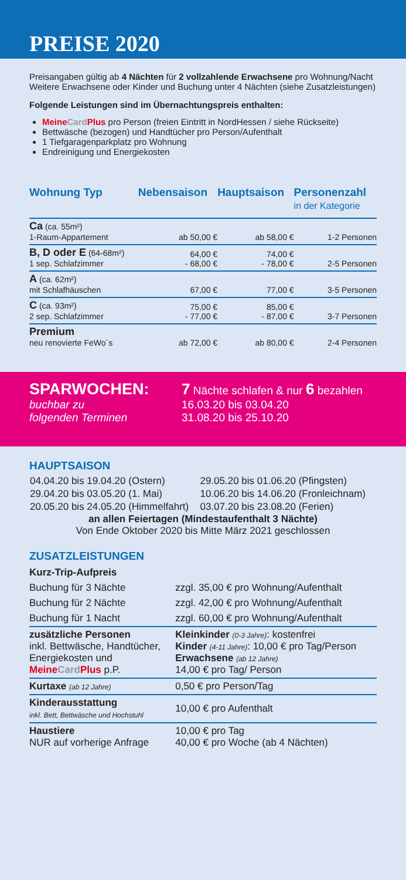PREISE 2020
Preisangaben gültig ab 4 Nächten für 2 vollzahlende Erwachsene pro Wohnung/Nacht
Weitere Erwachsene oder Kinder und Buchung unter 4 Nächten (siehe Zusatzleistungen)
Folgende Leistungen sind im Übernachtungspreis enthalten:
Meine Card Plus pro Person (freien Eintritt in NordHessen / siehe Rückseite)
Bettwäsche (bezogen) und Handtücher pro Person/Aufenthalt
1 Tiefgaragenparkplatz pro Wohnung
Endreinigung und Energiekosten
| Wohnung Typ | Nebensaison | Hauptsaison | Personenzahl in der Kategorie |
| --- | --- | --- | --- |
| Ca (ca. 55m²) 1-Raum-Appartement | ab 50,00 € | ab 58,00 € | 1-2 Personen |
| B, D oder E (64-68m²) 1 sep. Schlafzimmer | 64,00 € - 68,00 € | 74,00 € - 78,00 € | 2-5 Personen |
| A (ca. 62m²) mit Schlafhäuschen | 67,00 € | 77,00 € | 3-5 Personen |
| C (ca. 93m²) 2 sep. Schlafzimmer | 75,00 € - 77,00 € | 85,00 € - 87,00 € | 3-7 Personen |
| Premium neu renovierte FeWo´s | ab 72,00 € | ab 80,00 € | 2-4 Personen |
SPARWOCHEN:
buchbar zu
folgenden Terminen
7 Nächte schlafen & nur 6 bezahlen
16.03.20 bis 03.04.20
31.08.20 bis 25.10.20
HAUPTSAISON
| 04.04.20 bis 19.04.20 (Ostern) | 29.05.20 bis 01.06.20 (Pfingsten) |
| 29.04.20 bis 03.05.20 (1. Mai) | 10.06.20 bis 14.06.20 (Fronleichnam) |
| 20.05.20 bis 24.05.20 (Himmelfahrt) | 03.07.20 bis 23.08.20 (Ferien) |
an allen Feiertagen (Mindestaufenthalt 3 Nächte)
Von Ende Oktober 2020 bis Mitte März 2021 geschlossen
ZUSATZLEISTUNGEN
| Kurz-Trip-Aufpreis | |
| Buchung für 3 Nächte | zzgl. 35,00 € pro Wohnung/Aufenthalt |
| Buchung für 2 Nächte | zzgl. 42,00 € pro Wohnung/Aufenthalt |
| Buchung für 1 Nacht | zzgl. 60,00 € pro Wohnung/Aufenthalt |
| zusätzliche Personen inkl. Bettwäsche, Handtücher, Energiekosten und Meine Card Plus p.P. | Kleinkinder (0-3 Jahre) : kostenfrei Kinder (4-11 Jahre) : 10,00 € pro Tag/Person Erwachsene (ab 12 Jahre) 14,00 € pro Tag/ Person |
| Kurtaxe (ab 12 Jahre) | 0,50 € pro Person/Tag |
| Kinderausstattung inkl. Bett, Bettwäsche und Hochstuhl | 10,00 € pro Aufenthalt |
| Haustiere NUR auf vorherige Anfrage | 10,00 € pro Tag 40,00 € pro Woche (ab 4 Nächten) |